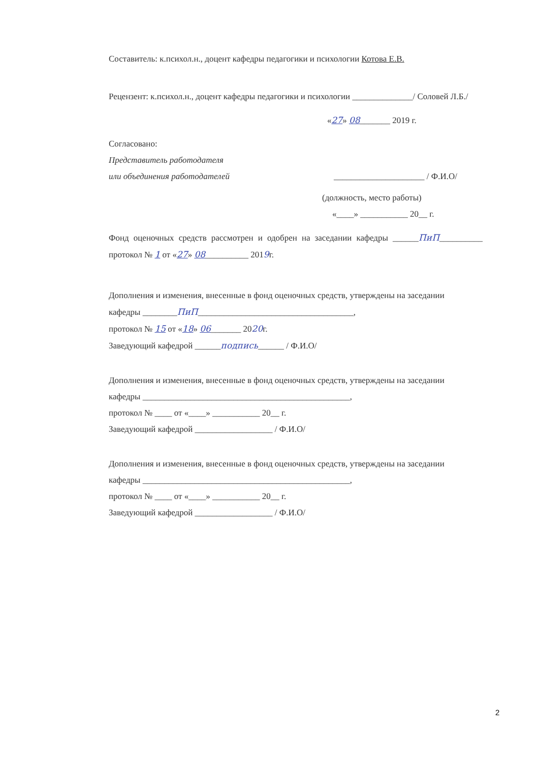Составитель: к.психол.н., доцент кафедры педагогики и психологии Котова Е.В.
Рецензент: к.психол.н., доцент кафедры педагогики и психологии ______________/ Соловей Л.Б./
«27» 08_______ 2019 г.
Согласовано:
Представитель работодателя
или объединения работодателей
_____________________ / Ф.И.О/
(должность, место работы)
«____» ___________ 20__ г.
Фонд оценочных средств рассмотрен и одобрен на заседании кафедры ______ПиП__________ протокол № 1 от «27» 08__________ 2019г.
Дополнения и изменения, внесенные в фонд оценочных средств, утверждены на заседании
кафедры ________ПиП____________________________________,
протокол № 15 от «18» 06_______ 2020г.
Заведующий кафедрой ______подпись______ / Ф.И.О/
Дополнения и изменения, внесенные в фонд оценочных средств, утверждены на заседании
кафедры ________________________________________________,
протокол № ____ от «____» ___________ 20__ г.
Заведующий кафедрой __________________ / Ф.И.О/
Дополнения и изменения, внесенные в фонд оценочных средств, утверждены на заседании
кафедры ________________________________________________,
протокол № ____ от «____» ___________ 20__ г.
Заведующий кафедрой __________________ / Ф.И.О/
2